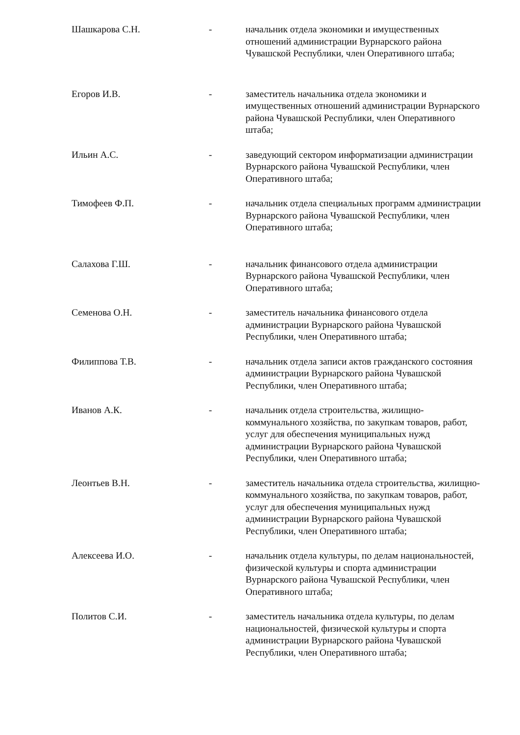Шашкарова С.Н. - начальник отдела экономики и имущественных отношений администрации Вурнарского района Чувашской Республики, член Оперативного штаба;
Егоров И.В. - заместитель начальника отдела экономики и имущественных отношений администрации Вурнарского района Чувашской Республики, член Оперативного штаба;
Ильин А.С. - заведующий сектором информатизации администрации Вурнарского района Чувашской Республики, член Оперативного штаба;
Тимофеев Ф.П. - начальник отдела специальных программ администрации Вурнарского района Чувашской Республики, член Оперативного штаба;
Салахова Г.Ш. - начальник финансового отдела администрации Вурнарского района Чувашской Республики, член Оперативного штаба;
Семенова О.Н. - заместитель начальника финансового отдела администрации Вурнарского района Чувашской Республики, член Оперативного штаба;
Филиппова Т.В. - начальник отдела записи актов гражданского состояния администрации Вурнарского района Чувашской Республики, член Оперативного штаба;
Иванов А.К. - начальник отдела строительства, жилищно-коммунального хозяйства, по закупкам товаров, работ, услуг для обеспечения муниципальных нужд администрации Вурнарского района Чувашской Республики, член Оперативного штаба;
Леонтьев В.Н. - заместитель начальника отдела строительства, жилищно-коммунального хозяйства, по закупкам товаров, работ, услуг для обеспечения муниципальных нужд администрации Вурнарского района Чувашской Республики, член Оперативного штаба;
Алексеева И.О. - начальник отдела культуры, по делам национальностей, физической культуры и спорта администрации Вурнарского района Чувашской Республики, член Оперативного штаба;
Политов С.И. - заместитель начальника отдела культуры, по делам национальностей, физической культуры и спорта администрации Вурнарского района Чувашской Республики, член Оперативного штаба;